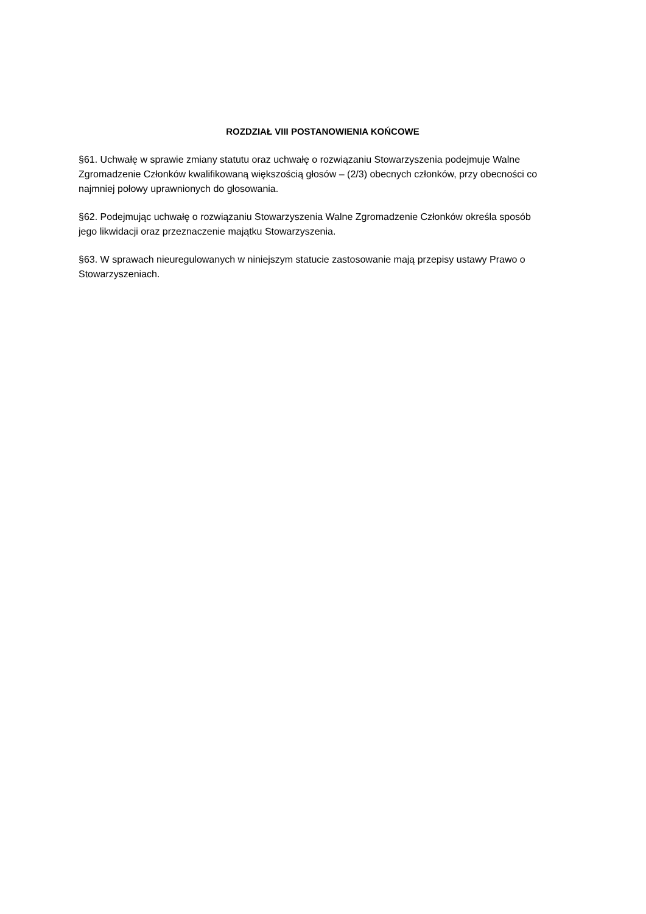ROZDZIAŁ VIII POSTANOWIENIA KOŃCOWE
§61. Uchwałę w sprawie zmiany statutu oraz uchwałę o rozwiązaniu Stowarzyszenia podejmuje Walne Zgromadzenie Członków kwalifikowaną większością głosów – (2/3) obecnych członków, przy obecności co najmniej połowy uprawnionych do głosowania.
§62. Podejmując uchwałę o rozwiązaniu Stowarzyszenia Walne Zgromadzenie Członków określa sposób jego likwidacji oraz przeznaczenie majątku Stowarzyszenia.
§63. W sprawach nieuregulowanych w niniejszym statucie zastosowanie mają przepisy ustawy Prawo o Stowarzyszeniach.